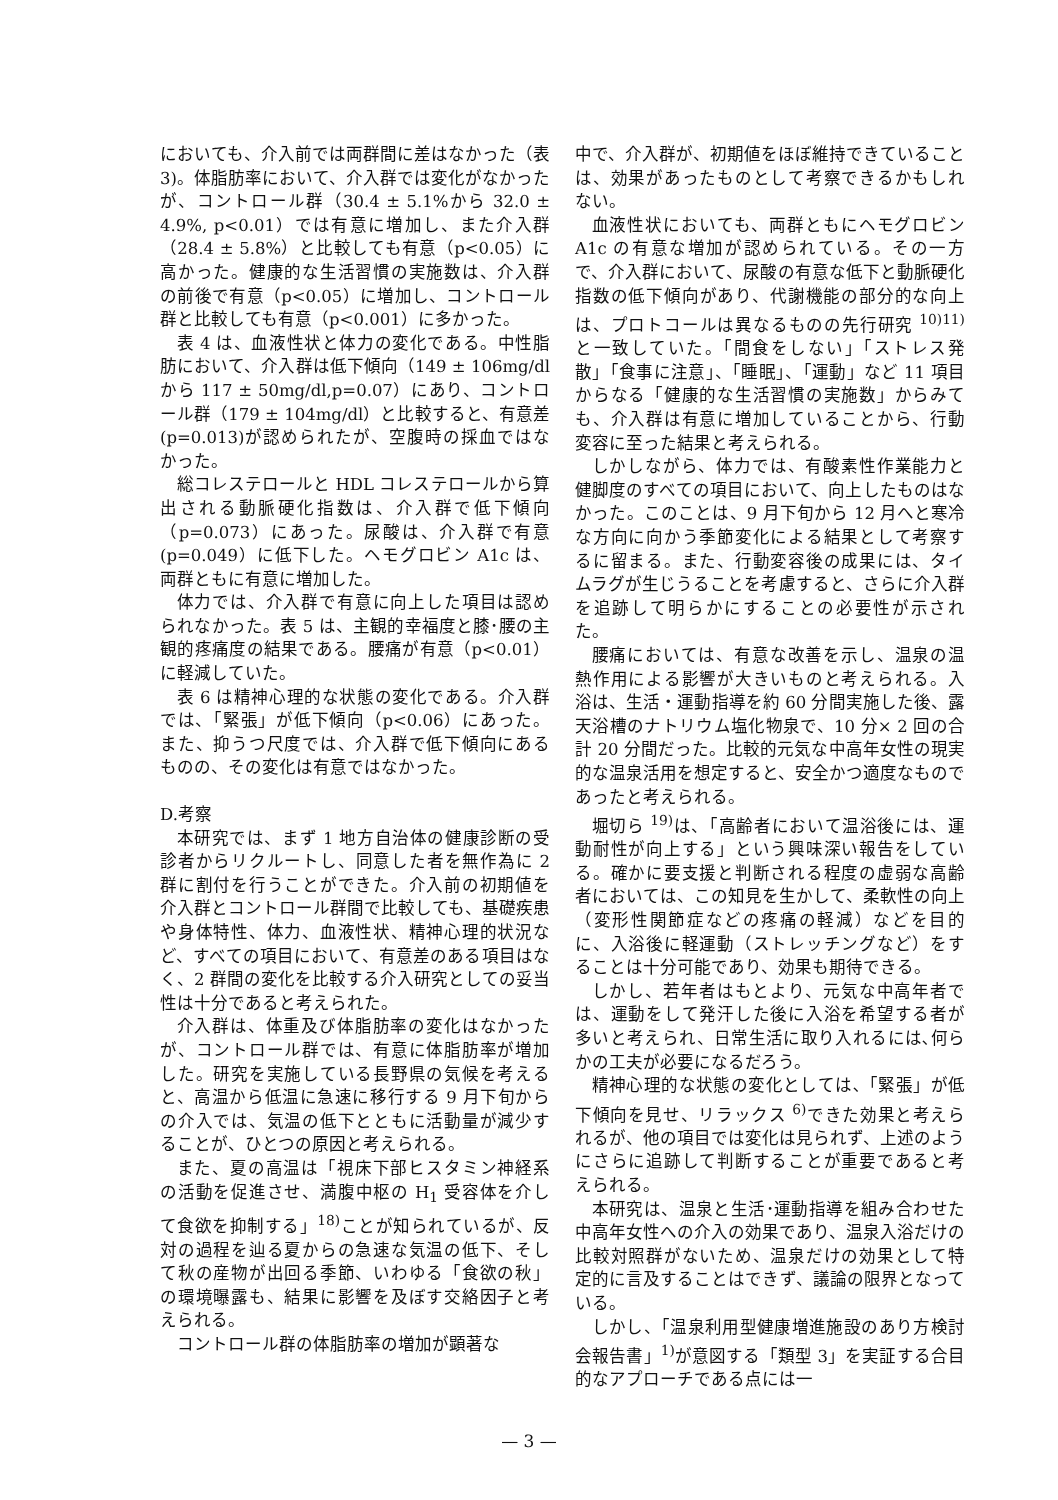においても、介入前では両群間に差はなかった（表 3)。体脂肪率において、介入群では変化がなかったが、コントロール群（30.4 ± 5.1%から 32.0 ± 4.9%, p<0.01）では有意に増加し、また介入群（28.4 ± 5.8%）と比較しても有意（p<0.05）に高かった。健康的な生活習慣の実施数は、介入群の前後で有意（p<0.05）に増加し、コントロール群と比較しても有意（p<0.001）に多かった。
表 4 は、血液性状と体力の変化である。中性脂肪において、介入群は低下傾向（149 ± 106mg/dl から 117 ± 50mg/dl,p=0.07）にあり、コントロール群（179 ± 104mg/dl）と比較すると、有意差(p=0.013)が認められたが、空腹時の採血ではなかった。
総コレステロールと HDL コレステロールから算出される動脈硬化指数は、介入群で低下傾向（p=0.073）にあった。尿酸は、介入群で有意(p=0.049）に低下した。ヘモグロビン A1c は、両群ともに有意に増加した。
体力では、介入群で有意に向上した項目は認められなかった。表 5 は、主観的幸福度と膝･腰の主観的疼痛度の結果である。腰痛が有意（p<0.01）に軽減していた。
表 6 は精神心理的な状態の変化である。介入群では、「緊張」が低下傾向（p<0.06）にあった。また、抑うつ尺度では、介入群で低下傾向にあるものの、その変化は有意ではなかった。
D.考察
本研究では、まず 1 地方自治体の健康診断の受診者からリクルートし、同意した者を無作為に 2 群に割付を行うことができた。介入前の初期値を介入群とコントロール群間で比較しても、基礎疾患や身体特性、体力、血液性状、精神心理的状況など、すべての項目において、有意差のある項目はなく、2 群間の変化を比較する介入研究としての妥当性は十分であると考えられた。
介入群は、体重及び体脂肪率の変化はなかったが、コントロール群では、有意に体脂肪率が増加した。研究を実施している長野県の気候を考えると、高温から低温に急速に移行する 9 月下旬からの介入では、気温の低下とともに活動量が減少することが、ひとつの原因と考えられる。
また、夏の高温は「視床下部ヒスタミン神経系の活動を促進させ、満腹中枢の H<sub>1</sub> 受容体を介して食欲を抑制する」<sup>18)</sup>ことが知られているが、反対の過程を辿る夏からの急速な気温の低下、そして秋の産物が出回る季節、いわゆる「食欲の秋」の環境曝露も、結果に影響を及ぼす交絡因子と考えられる。
コントロール群の体脂肪率の増加が顕著な
中で、介入群が、初期値をほぼ維持できていることは、効果があったものとして考察できるかもしれない。
血液性状においても、両群ともにヘモグロビン A1c の有意な増加が認められている。その一方で、介入群において、尿酸の有意な低下と動脈硬化指数の低下傾向があり、代謝機能の部分的な向上は、プロトコールは異なるものの先行研究 <sup>10)11)</sup>と一致していた。「間食をしない」「ストレス発散」「食事に注意」、「睡眠」、「運動」など 11 項目からなる「健康的な生活習慣の実施数」からみても、介入群は有意に増加していることから、行動変容に至った結果と考えられる。
しかしながら、体力では、有酸素性作業能力と健脚度のすべての項目において、向上したものはなかった。このことは、9 月下旬から 12 月へと寒冷な方向に向かう季節変化による結果として考察するに留まる。また、行動変容後の成果には、タイムラグが生じうることを考慮すると、さらに介入群を追跡して明らかにすることの必要性が示された。
腰痛においては、有意な改善を示し、温泉の温熱作用による影響が大きいものと考えられる。入浴は、生活・運動指導を約 60 分間実施した後、露天浴槽のナトリウム塩化物泉で、10 分× 2 回の合計 20 分間だった。比較的元気な中高年女性の現実的な温泉活用を想定すると、安全かつ適度なものであったと考えられる。
堀切ら <sup>19)</sup>は、「高齢者において温浴後には、運動耐性が向上する」という興味深い報告をしている。確かに要支援と判断される程度の虚弱な高齢者においては、この知見を生かして、柔軟性の向上（変形性関節症などの疼痛の軽減）などを目的に、入浴後に軽運動（ストレッチングなど）をすることは十分可能であり、効果も期待できる。
しかし、若年者はもとより、元気な中高年者では、運動をして発汗した後に入浴を希望する者が多いと考えられ、日常生活に取り入れるには､何らかの工夫が必要になるだろう。
精神心理的な状態の変化としては､「緊張」が低下傾向を見せ、リラックス <sup>6)</sup>できた効果と考えられるが、他の項目では変化は見られず、上述のようにさらに追跡して判断することが重要であると考えられる。
本研究は、温泉と生活･運動指導を組み合わせた中高年女性への介入の効果であり、温泉入浴だけの比較対照群がないため、温泉だけの効果として特定的に言及することはできず、議論の限界となっている。
しかし、「温泉利用型健康増進施設のあり方検討会報告書」<sup>1)</sup>が意図する「類型 3」を実証する合目的なアプローチである点には一
— 3 —